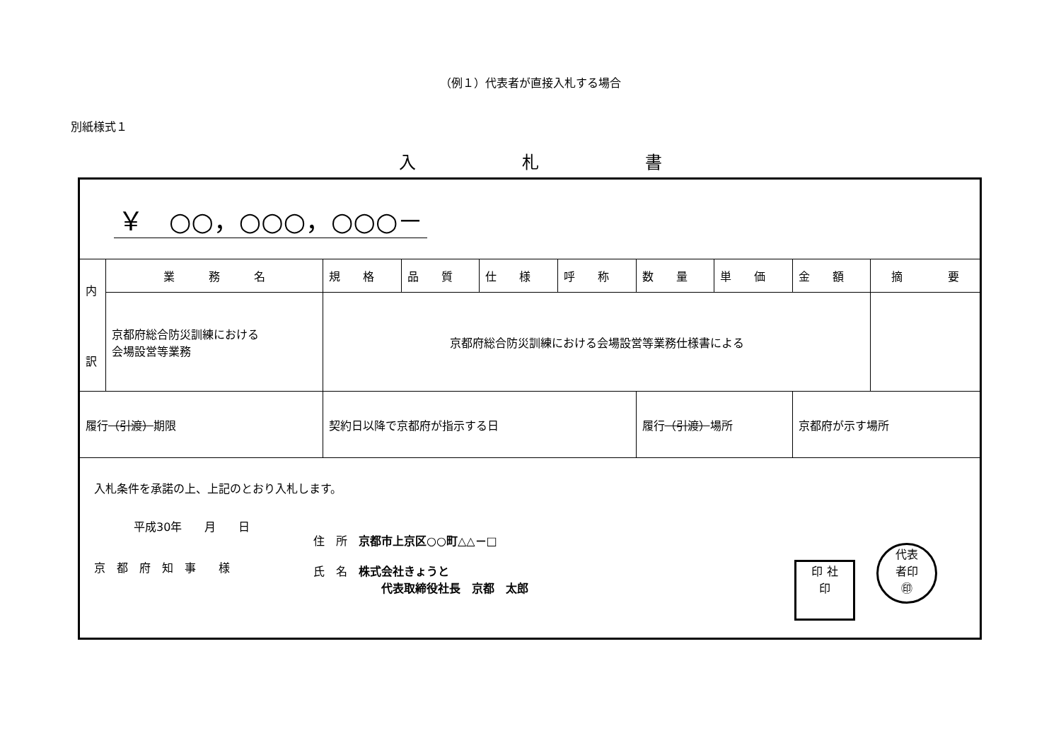（例１）代表者が直接入札する場合
別紙様式１
入札書
| ￥ ○○，○○○，○○○－ | | | | | | | | | | |
| 内 訳 | 業 務 名 | | 規 格 | 品 質 | 仕 様 | 呼 称 | 数 量 | 単 価 | 金 額 | 摘 要 |
| | 京都府総合防災訓練における 会場設営等業務 | | 京都府総合防災訓練における会場設営等業務仕様書による | | | | | | | |
| 履行 （引渡） 期限 | | 契約日以降で京都府が指示する日 | | | | | 履行 （引渡） 場所 | | 京都府が示す場所 | |
| 入札条件を承諾の上、上記のとおり入札します。 平成30年 月 日 京 都 府 知 事 様 住 所 京都市上京区○○町△△－□ 氏 名 株式会社きょうと 代表取締役社長 京都 太郎 印 社 印 代表 者印 ㊞ | | | | | | | | | | |